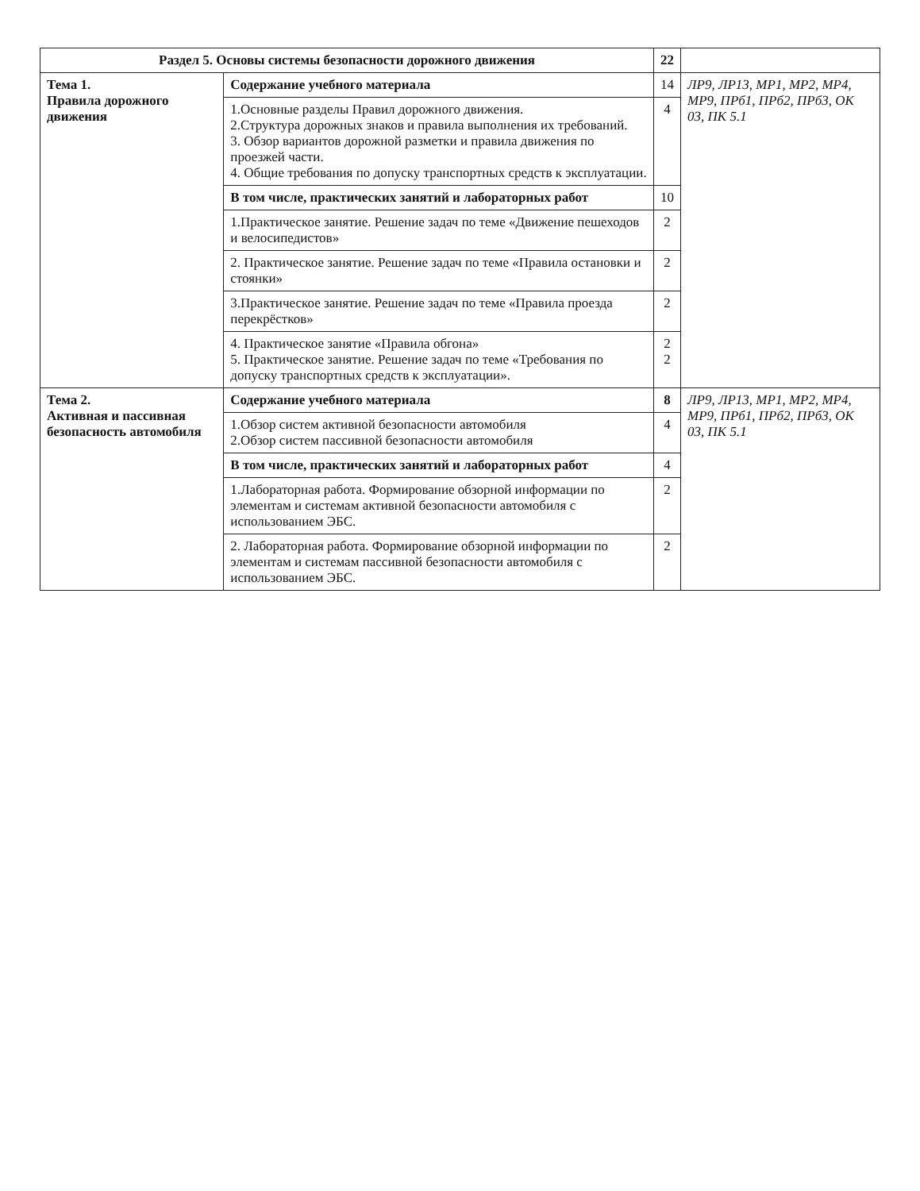| Раздел 5. Основы системы безопасности дорожного движения | | 22 | |
| Тема 1. Правила дорожного движения | Содержание учебного материала | 14 | ЛР9, ЛР13, МР1, МР2, МР4, МР9, ПРб1, ПРб2, ПРб3, ОК 03, ПК 5.1 |
| | 1.Основные разделы Правил дорожного движения. 2.Структура дорожных знаков и правила выполнения их требований. 3. Обзор вариантов дорожной разметки и правила движения по проезжей части. 4. Общие требования по допуску транспортных средств к эксплуатации. | 4 | |
| | В том числе, практических занятий и лабораторных работ | 10 | |
| | 1.Практическое занятие. Решение задач по теме «Движение пешеходов и велосипедистов» | 2 | |
| | 2. Практическое занятие. Решение задач по теме «Правила остановки и стоянки» | 2 | |
| | 3.Практическое занятие. Решение задач по теме «Правила проезда перекрёстков» | 2 | |
| | 4. Практическое занятие «Правила обгона» 5. Практическое занятие. Решение задач по теме «Требования по допуску транспортных средств к эксплуатации». | 2 2 | |
| Тема 2. Активная и пассивная безопасность автомобиля | Содержание учебного материала | 8 | ЛР9, ЛР13, МР1, МР2, МР4, МР9, ПРб1, ПРб2, ПРб3, ОК 03, ПК 5.1 |
| | 1.Обзор систем активной безопасности автомобиля 2.Обзор систем пассивной безопасности автомобиля | 4 | |
| | В том числе, практических занятий и лабораторных работ | 4 | |
| | 1.Лабораторная работа. Формирование обзорной информации по элементам и системам активной безопасности автомобиля с использованием ЭБС. | 2 | |
| | 2. Лабораторная работа. Формирование обзорной информации по элементам и системам пассивной безопасности автомобиля с использованием ЭБС. | 2 | |